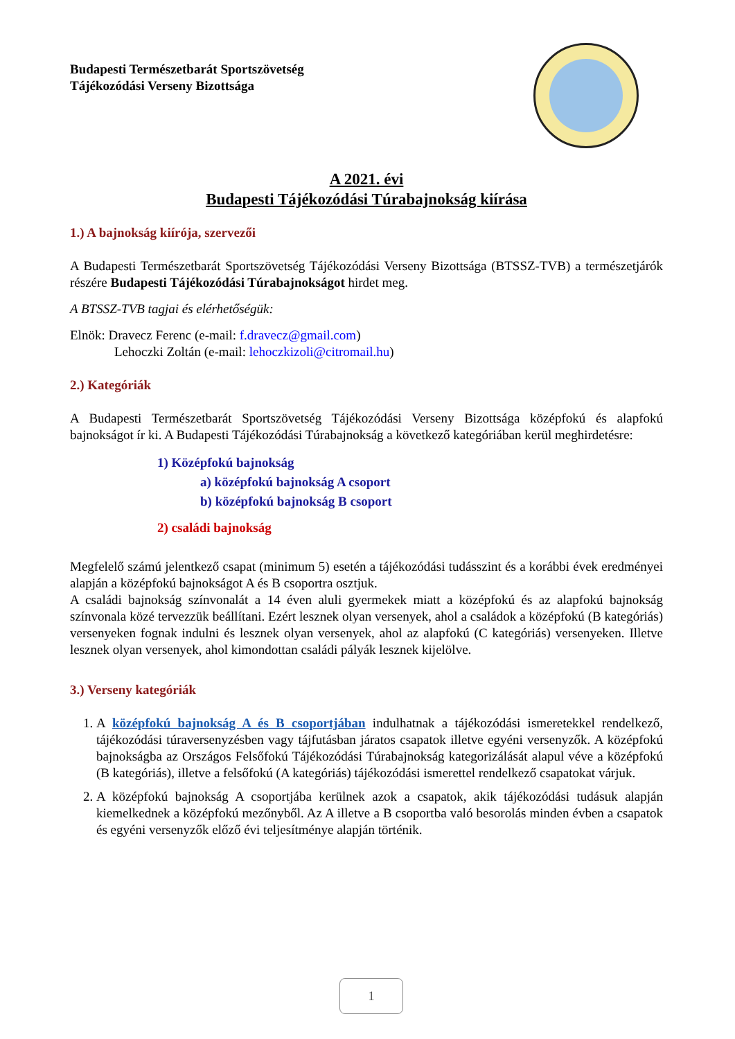Budapesti Természetbarát Sportszövetség
Tájékozódási Verseny Bizottsága
A 2021. évi
Budapesti Tájékozódási Túrabajnokság kiírása
1.) A bajnokság kiírója, szervezői
A Budapesti Természetbarát Sportszövetség Tájékozódási Verseny Bizottsága (BTSSZ-TVB) a természetjárók részére Budapesti Tájékozódási Túrabajnokságot hirdet meg.
A BTSSZ-TVB tagjai és elérhetőségük:
Elnök: Dravecz Ferenc (e-mail: f.dravecz@gmail.com)
Lehoczki Zoltán (e-mail: lehoczkizoli@citromail.hu)
2.) Kategóriák
A Budapesti Természetbarát Sportszövetség Tájékozódási Verseny Bizottsága középfokú és alapfokú bajnokságot ír ki. A Budapesti Tájékozódási Túrabajnokság a következő kategóriában kerül meghirdetésre:
1) Középfokú bajnokság
a) középfokú bajnokság A csoport
b) középfokú bajnokság B csoport
2) családi bajnokság
Megfelelő számú jelentkező csapat (minimum 5) esetén a tájékozódási tudásszint és a korábbi évek eredményei alapján a középfokú bajnokságot A és B csoportra osztjuk.
A családi bajnokság színvonalát a 14 éven aluli gyermekek miatt a középfokú és az alapfokú bajnokság színvonala közé tervezzük beállítani. Ezért lesznek olyan versenyek, ahol a családok a középfokú (B kategóriás) versenyeken fognak indulni és lesznek olyan versenyek, ahol az alapfokú (C kategóriás) versenyeken. Illetve lesznek olyan versenyek, ahol kimondottan családi pályák lesznek kijelölve.
3.) Verseny kategóriák
1. A középfokú bajnokság A és B csoportjában indulhatnak a tájékozódási ismeretekkel rendelkező, tájékozódási túraversenyzésben vagy tájfutásban járatos csapatok illetve egyéni versenyzők. A középfokú bajnokságba az Országos Felsőfokú Tájékozódási Túrabajnokság kategorizálását alapul véve a középfokú (B kategóriás), illetve a felsőfokú (A kategóriás) tájékozódási ismerettel rendelkező csapatokat várjuk.
2. A középfokú bajnokság A csoportjába kerülnek azok a csapatok, akik tájékozódási tudásuk alapján kiemelkednek a középfokú mezőnyből. Az A illetve a B csoportba való besorolás minden évben a csapatok és egyéni versenyzők előző évi teljesítménye alapján történik.
1